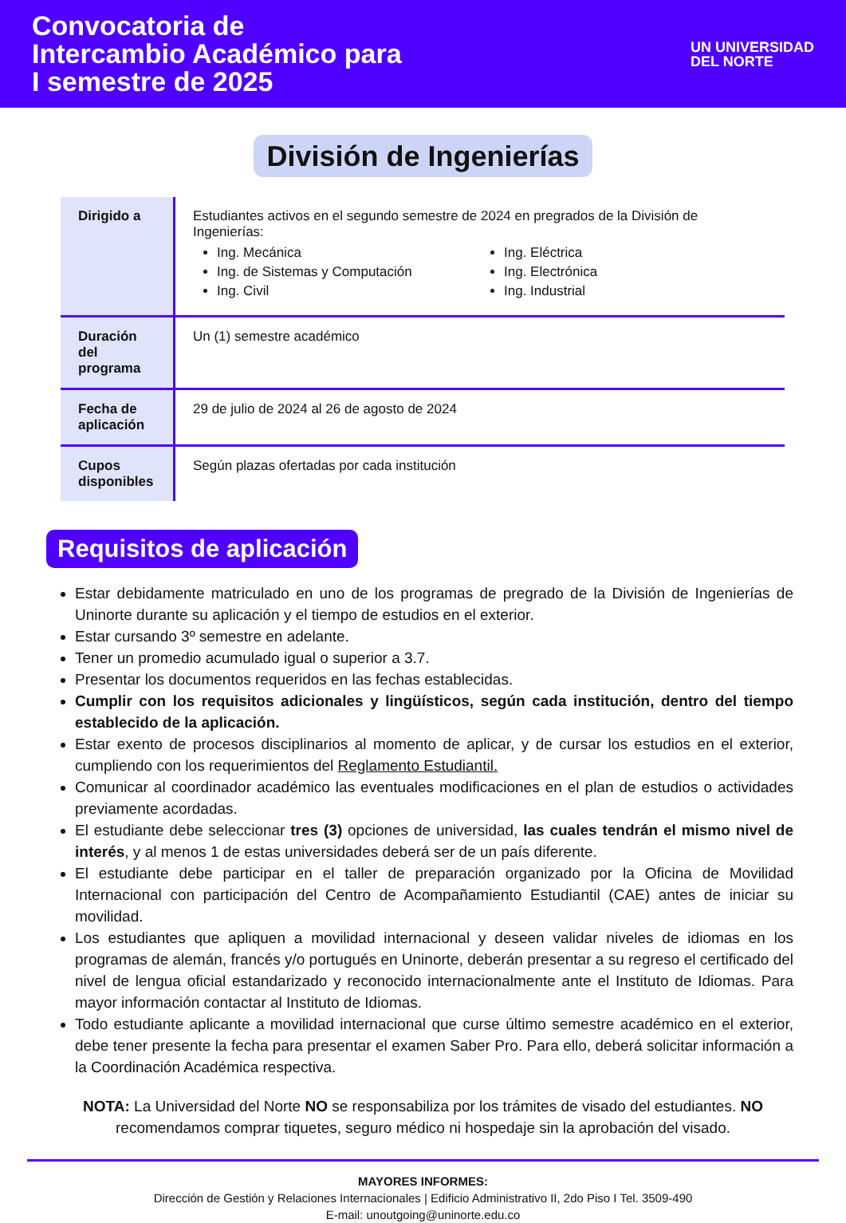Convocatoria de
Intercambio Académico para
I semestre de 2025
UN UNIVERSIDAD
DEL NORTE
División de Ingenierías
| Dirigido a | Estudiantes activos en el segundo semestre de 2024 en pregrados de la División de Ingenierías: Ing. Mecánica Ing. de Sistemas y Computación Ing. Civil Ing. Eléctrica Ing. Electrónica Ing. Industrial |
| Duración del programa | Un (1) semestre académico |
| Fecha de aplicación | 29 de julio de 2024 al 26 de agosto de 2024 |
| Cupos disponibles | Según plazas ofertadas por cada institución |
Requisitos de aplicación
Estar debidamente matriculado en uno de los programas de pregrado de la División de Ingenierías de Uninorte durante su aplicación y el tiempo de estudios en el exterior.
Estar cursando 3º semestre en adelante.
Tener un promedio acumulado igual o superior a 3.7.
Presentar los documentos requeridos en las fechas establecidas.
Cumplir con los requisitos adicionales y lingüísticos, según cada institución, dentro del tiempo establecido de la aplicación.
Estar exento de procesos disciplinarios al momento de aplicar, y de cursar los estudios en el exterior, cumpliendo con los requerimientos del Reglamento Estudiantil.
Comunicar al coordinador académico las eventuales modificaciones en el plan de estudios o actividades previamente acordadas.
El estudiante debe seleccionar tres (3) opciones de universidad, las cuales tendrán el mismo nivel de interés, y al menos 1 de estas universidades deberá ser de un país diferente.
El estudiante debe participar en el taller de preparación organizado por la Oficina de Movilidad Internacional con participación del Centro de Acompañamiento Estudiantil (CAE) antes de iniciar su movilidad.
Los estudiantes que apliquen a movilidad internacional y deseen validar niveles de idiomas en los programas de alemán, francés y/o portugués en Uninorte, deberán presentar a su regreso el certificado del nivel de lengua oficial estandarizado y reconocido internacionalmente ante el Instituto de Idiomas. Para mayor información contactar al Instituto de Idiomas.
Todo estudiante aplicante a movilidad internacional que curse último semestre académico en el exterior, debe tener presente la fecha para presentar el examen Saber Pro. Para ello, deberá solicitar información a la Coordinación Académica respectiva.
NOTA: La Universidad del Norte NO se responsabiliza por los trámites de visado del estudiantes. NO recomendamos comprar tiquetes, seguro médico ni hospedaje sin la aprobación del visado.
MAYORES INFORMES:
Dirección de Gestión y Relaciones Internacionales | Edificio Administrativo II, 2do Piso I Tel. 3509-490
E-mail: unoutgoing@uninorte.edu.co